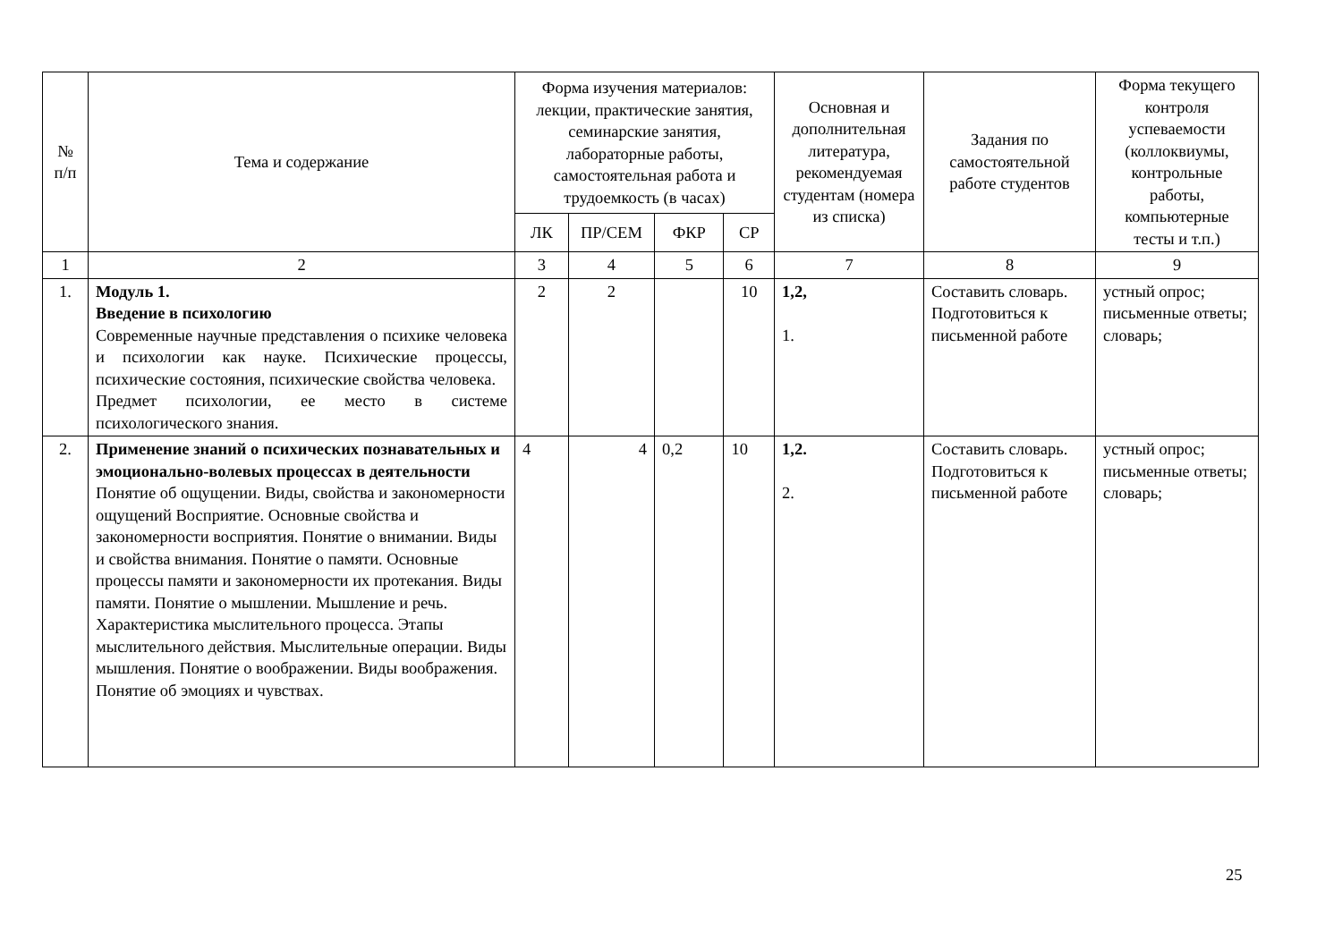| № п/п | Тема и содержание | Форма изучения материалов: лекции, практические занятия, семинарские занятия, лабораторные работы, самостоятельная работа и трудоемкость (в часах) | | | | Основная и дополнительная литература, рекомендуемая студентам (номера из списка) | Задания по самостоятельной работе студентов | Форма текущего контроля успеваемости (коллоквиумы, контрольные работы, компьютерные тесты и т.п.) |
| --- | --- | --- | --- | --- | --- | --- | --- | --- |
| | | ЛК | ПР/СЕМ | ФКР | СР | | | |
| 1 | 2 | 3 | 4 | 5 | 6 | 7 | 8 | 9 |
| 1. | Модуль 1. Введение в психологию Современные научные представления о психике человека и психологии как науке. Психические процессы, психические состояния, психические свойства человека. Предмет психологии, ее место в системе психологического знания. | 2 | 2 | | 10 | 1,2, 1. | Составить словарь. Подготовиться к письменной работе | устный опрос; письменные ответы; словарь; |
| 2. | Применение знаний о психических познавательных и эмоционально-волевых процессах в деятельности Понятие об ощущении. Виды, свойства и закономерности ощущений Восприятие. Основные свойства и закономерности восприятия. Понятие о внимании. Виды и свойства внимания. Понятие о памяти. Основные процессы памяти и закономерности их протекания. Виды памяти. Понятие о мышлении. Мышление и речь. Характеристика мыслительного процесса. Этапы мыслительного действия. Мыслительные операции. Виды мышления. Понятие о воображении. Виды воображения. Понятие об эмоциях и чувствах. | 4 | 4 | 0,2 | 10 | 1,2. 2. | Составить словарь. Подготовиться к письменной работе | устный опрос; письменные ответы; словарь; |
25